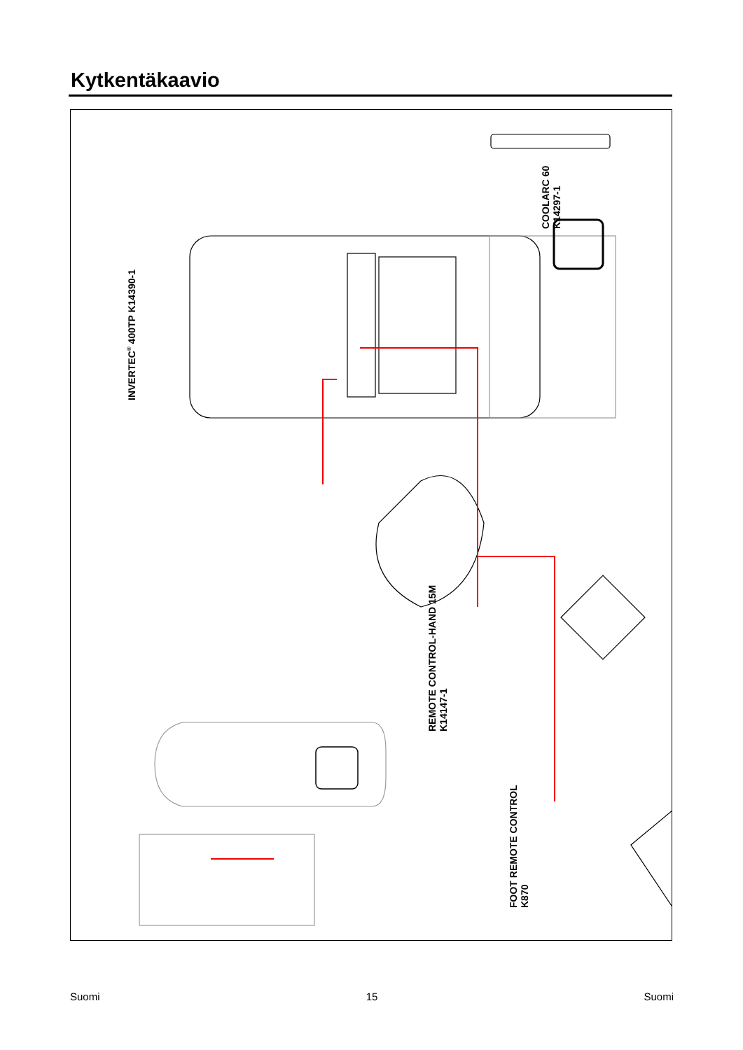Kytkentäkaavio
INVERTEC<sup>®</sup> 400TP K14390-1
COOLARC 60
K14297-1
REMOTE CONTROL-HAND 15M
K14147-1
FOOT REMOTE CONTROL
K870
Suomi 15 Suomi